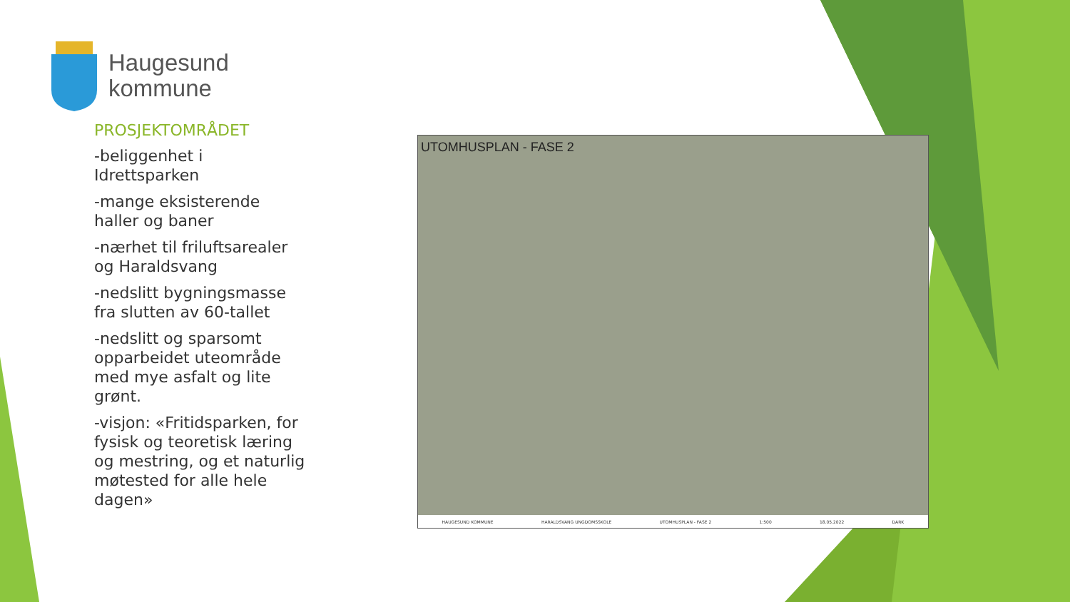Haugesund
kommune
PROSJEKTOMRÅDET
-beliggenhet i Idrettsparken
-mange eksisterende haller og baner
-nærhet til friluftsarealer og Haraldsvang
-nedslitt bygningsmasse fra slutten av 60-tallet
-nedslitt og sparsomt opparbeidet uteområde med mye asfalt og lite grønt.
-visjon: «Fritidsparken, for fysisk og teoretisk læring og mestring, og et naturlig møtested for alle hele dagen»
UTOMHUSPLAN - FASE 2
HAUGESUND KOMMUNE HARALDSVANG UNGDOMSSKOLE UTOMHUSPLAN - FASE 2 1:500 18.05.2022 DARK